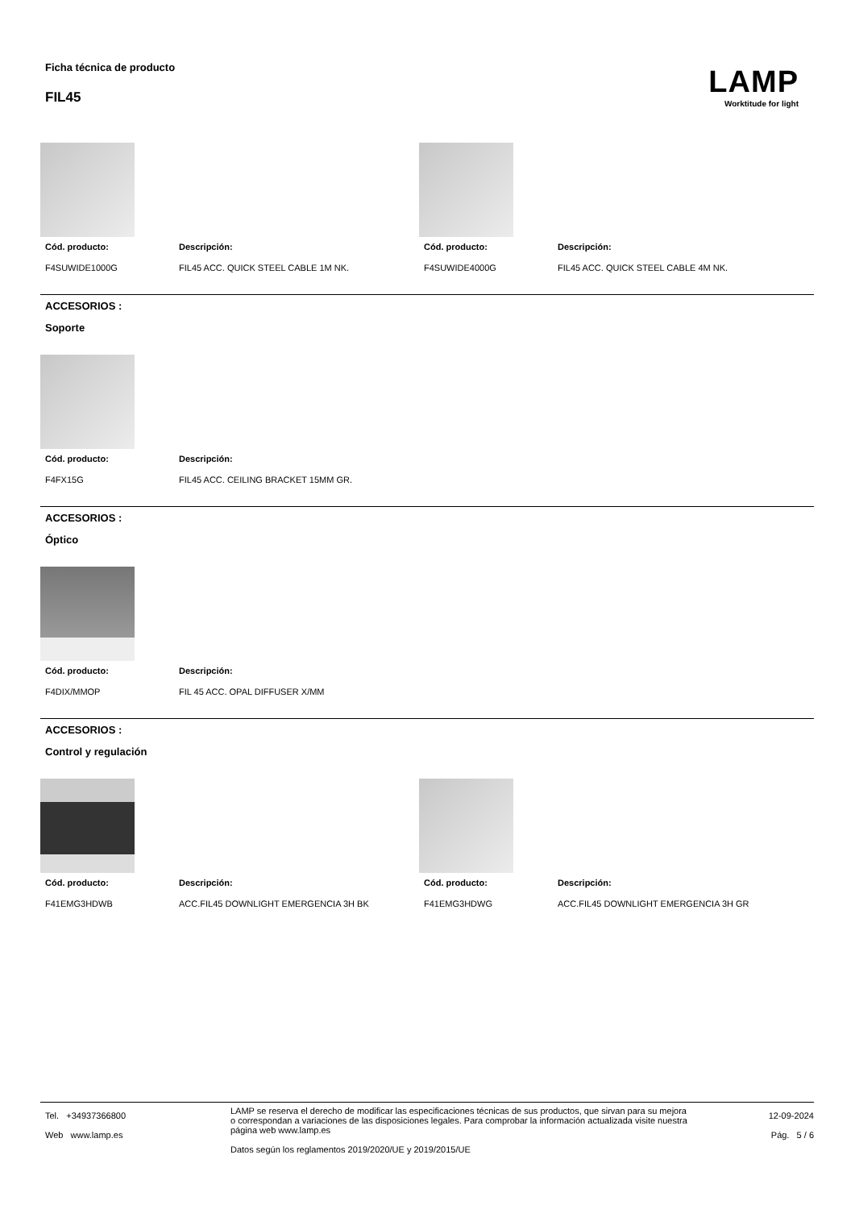Ficha técnica de producto
FIL45
LAMP
Worktitude for light
Cód. producto: Descripción:
F4SUWIDE1000G FIL45 ACC. QUICK STEEL CABLE 1M NK.
Cód. producto: Descripción:
F4SUWIDE4000G FIL45 ACC. QUICK STEEL CABLE 4M NK.
ACCESORIOS :
Soporte
Cód. producto: Descripción:
F4FX15G FIL45 ACC. CEILING BRACKET 15MM GR.
ACCESORIOS :
Óptico
Cód. producto: Descripción:
F4DIX/MMOP FIL 45 ACC. OPAL DIFFUSER X/MM
ACCESORIOS :
Control y regulación
Cód. producto: Descripción:
F41EMG3HDWB ACC.FIL45 DOWNLIGHT EMERGENCIA 3H BK
Cód. producto: Descripción:
F41EMG3HDWG ACC.FIL45 DOWNLIGHT EMERGENCIA 3H GR
Tel. +34937366800
Web www.lamp.es
LAMP se reserva el derecho de modificar las especificaciones técnicas de sus productos, que sirvan para su mejora o correspondan a variaciones de las disposiciones legales. Para comprobar la información actualizada visite nuestra página web www.lamp.es
Datos según los reglamentos 2019/2020/UE y 2019/2015/UE
12-09-2024
Pág. 5 / 6